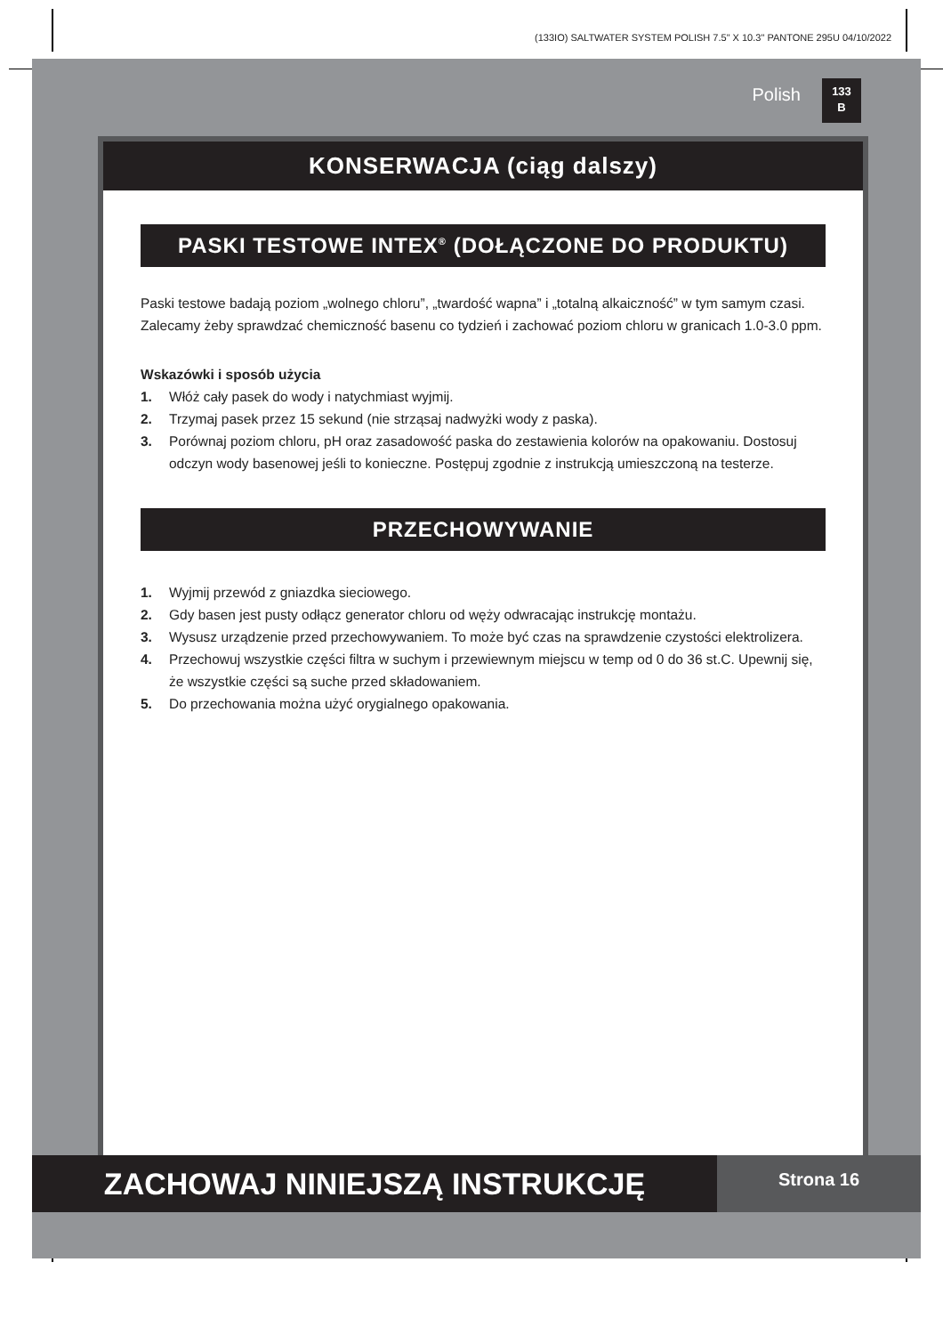(133IO) SALTWATER SYSTEM POLISH 7.5" X 10.3" PANTONE 295U 04/10/2022
Polish
133
B
KONSERWACJA (ciąg dalszy)
PASKI TESTOWE INTEX<sup>®</sup> (DOŁĄCZONE DO PRODUKTU)
Paski testowe badają poziom „wolnego chloru”, „twardość wapna” i „totalną alkaiczność” w tym samym czasi. Zalecamy żeby sprawdzać chemiczność basenu co tydzień i zachować poziom chloru w granicach 1.0-3.0 ppm.
Wskazówki i sposób użycia
1. Włóż cały pasek do wody i natychmiast wyjmij.
2. Trzymaj pasek przez 15 sekund (nie strząsaj nadwyżki wody z paska).
3. Porównaj poziom chloru, pH oraz zasadowość paska do zestawienia kolorów na opakowaniu. Dostosuj odczyn wody basenowej jeśli to konieczne. Postępuj zgodnie z instrukcją umieszczoną na testerze.
PRZECHOWYWANIE
1. Wyjmij przewód z gniazdka sieciowego.
2. Gdy basen jest pusty odłącz generator chloru od węży odwracając instrukcję montażu.
3. Wysusz urządzenie przed przechowywaniem. To może być czas na sprawdzenie czystości elektrolizera.
4. Przechowuj wszystkie części filtra w suchym i przewiewnym miejscu w temp od 0 do 36 st.C. Upewnij się, że wszystkie części są suche przed składowaniem.
5. Do przechowania można użyć orygialnego opakowania.
ZACHOWAJ NINIEJSZĄ INSTRUKCJĘ
Strona 16